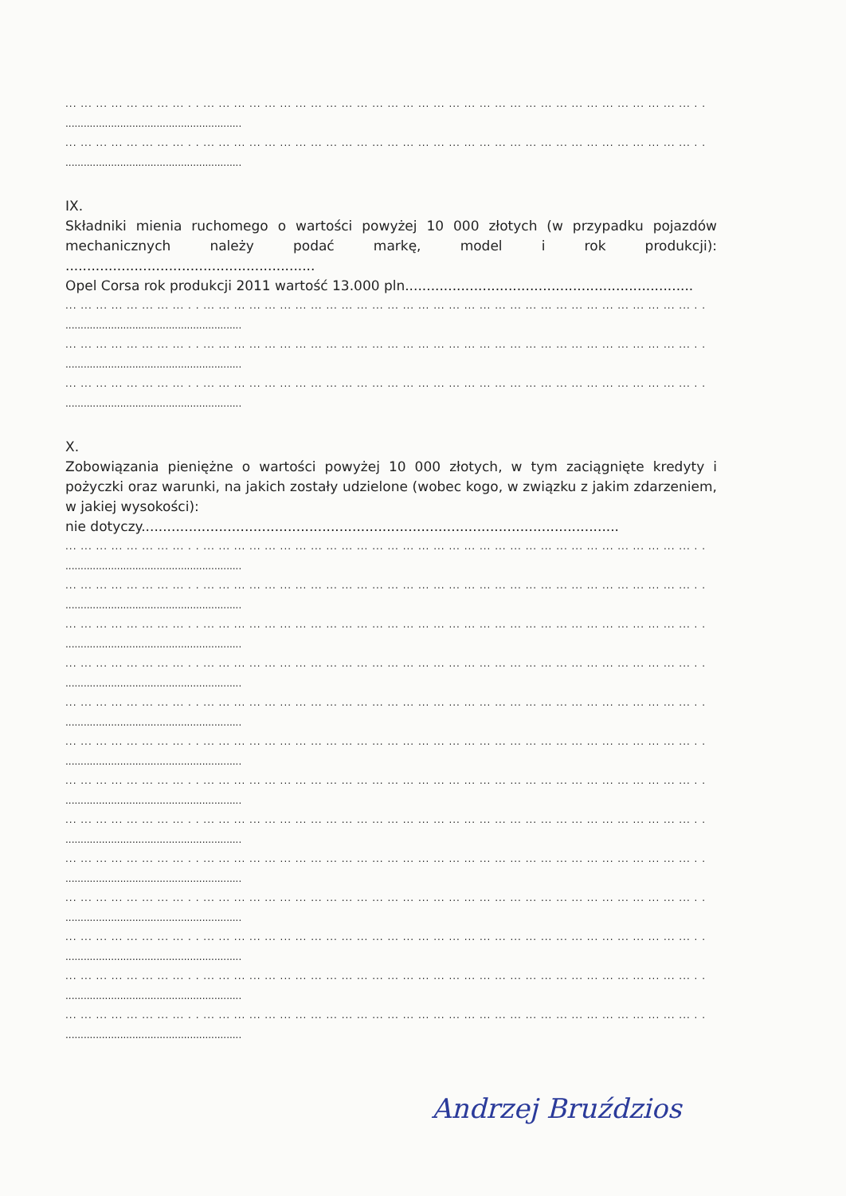... ... ... ... ... ... ... ... . . ... ... ... ... ... ... ... ... ... ... ... ... ... ... ... ... ... ... ... ... ... ... ... ... ... ... ... ... ... ... ... ... . .
..........................................................
... ... ... ... ... ... ... ... . . ... ... ... ... ... ... ... ... ... ... ... ... ... ... ... ... ... ... ... ... ... ... ... ... ... ... ... ... ... ... ... ... . .
..........................................................
IX.
Składniki mienia ruchomego o wartości powyżej 10 000 złotych (w przypadku pojazdów mechanicznych należy podać markę, model i rok produkcji): ..........................................................
Opel Corsa rok produkcji 2011 wartość 13.000 pln...................................................................
... ... ... ... ... ... ... ... . . ... ... ... ... ... ... ... ... ... ... ... ... ... ... ... ... ... ... ... ... ... ... ... ... ... ... ... ... ... ... ... ... . .
..........................................................
... ... ... ... ... ... ... ... . . ... ... ... ... ... ... ... ... ... ... ... ... ... ... ... ... ... ... ... ... ... ... ... ... ... ... ... ... ... ... ... ... . .
..........................................................
... ... ... ... ... ... ... ... . . ... ... ... ... ... ... ... ... ... ... ... ... ... ... ... ... ... ... ... ... ... ... ... ... ... ... ... ... ... ... ... ... . .
..........................................................
X.
Zobowiązania pieniężne o wartości powyżej 10 000 złotych, w tym zaciągnięte kredyty i pożyczki oraz warunki, na jakich zostały udzielone (wobec kogo, w związku z jakim zdarzeniem, w jakiej wysokości):
nie dotyczy...............................................................................................................
... ... ... ... ... ... ... ... . . ... ... ... ... ... ... ... ... ... ... ... ... ... ... ... ... ... ... ... ... ... ... ... ... ... ... ... ... ... ... ... ... . .
..........................................................
... ... ... ... ... ... ... ... . . ... ... ... ... ... ... ... ... ... ... ... ... ... ... ... ... ... ... ... ... ... ... ... ... ... ... ... ... ... ... ... ... . .
..........................................................
... ... ... ... ... ... ... ... . . ... ... ... ... ... ... ... ... ... ... ... ... ... ... ... ... ... ... ... ... ... ... ... ... ... ... ... ... ... ... ... ... . .
..........................................................
... ... ... ... ... ... ... ... . . ... ... ... ... ... ... ... ... ... ... ... ... ... ... ... ... ... ... ... ... ... ... ... ... ... ... ... ... ... ... ... ... . .
..........................................................
... ... ... ... ... ... ... ... . . ... ... ... ... ... ... ... ... ... ... ... ... ... ... ... ... ... ... ... ... ... ... ... ... ... ... ... ... ... ... ... ... . .
..........................................................
... ... ... ... ... ... ... ... . . ... ... ... ... ... ... ... ... ... ... ... ... ... ... ... ... ... ... ... ... ... ... ... ... ... ... ... ... ... ... ... ... . .
..........................................................
... ... ... ... ... ... ... ... . . ... ... ... ... ... ... ... ... ... ... ... ... ... ... ... ... ... ... ... ... ... ... ... ... ... ... ... ... ... ... ... ... . .
..........................................................
... ... ... ... ... ... ... ... . . ... ... ... ... ... ... ... ... ... ... ... ... ... ... ... ... ... ... ... ... ... ... ... ... ... ... ... ... ... ... ... ... . .
..........................................................
... ... ... ... ... ... ... ... . . ... ... ... ... ... ... ... ... ... ... ... ... ... ... ... ... ... ... ... ... ... ... ... ... ... ... ... ... ... ... ... ... . .
..........................................................
... ... ... ... ... ... ... ... . . ... ... ... ... ... ... ... ... ... ... ... ... ... ... ... ... ... ... ... ... ... ... ... ... ... ... ... ... ... ... ... ... . .
..........................................................
... ... ... ... ... ... ... ... . . ... ... ... ... ... ... ... ... ... ... ... ... ... ... ... ... ... ... ... ... ... ... ... ... ... ... ... ... ... ... ... ... . .
..........................................................
... ... ... ... ... ... ... ... . . ... ... ... ... ... ... ... ... ... ... ... ... ... ... ... ... ... ... ... ... ... ... ... ... ... ... ... ... ... ... ... ... . .
..........................................................
... ... ... ... ... ... ... ... . . ... ... ... ... ... ... ... ... ... ... ... ... ... ... ... ... ... ... ... ... ... ... ... ... ... ... ... ... ... ... ... ... . .
..........................................................
Andrzej Bruździos